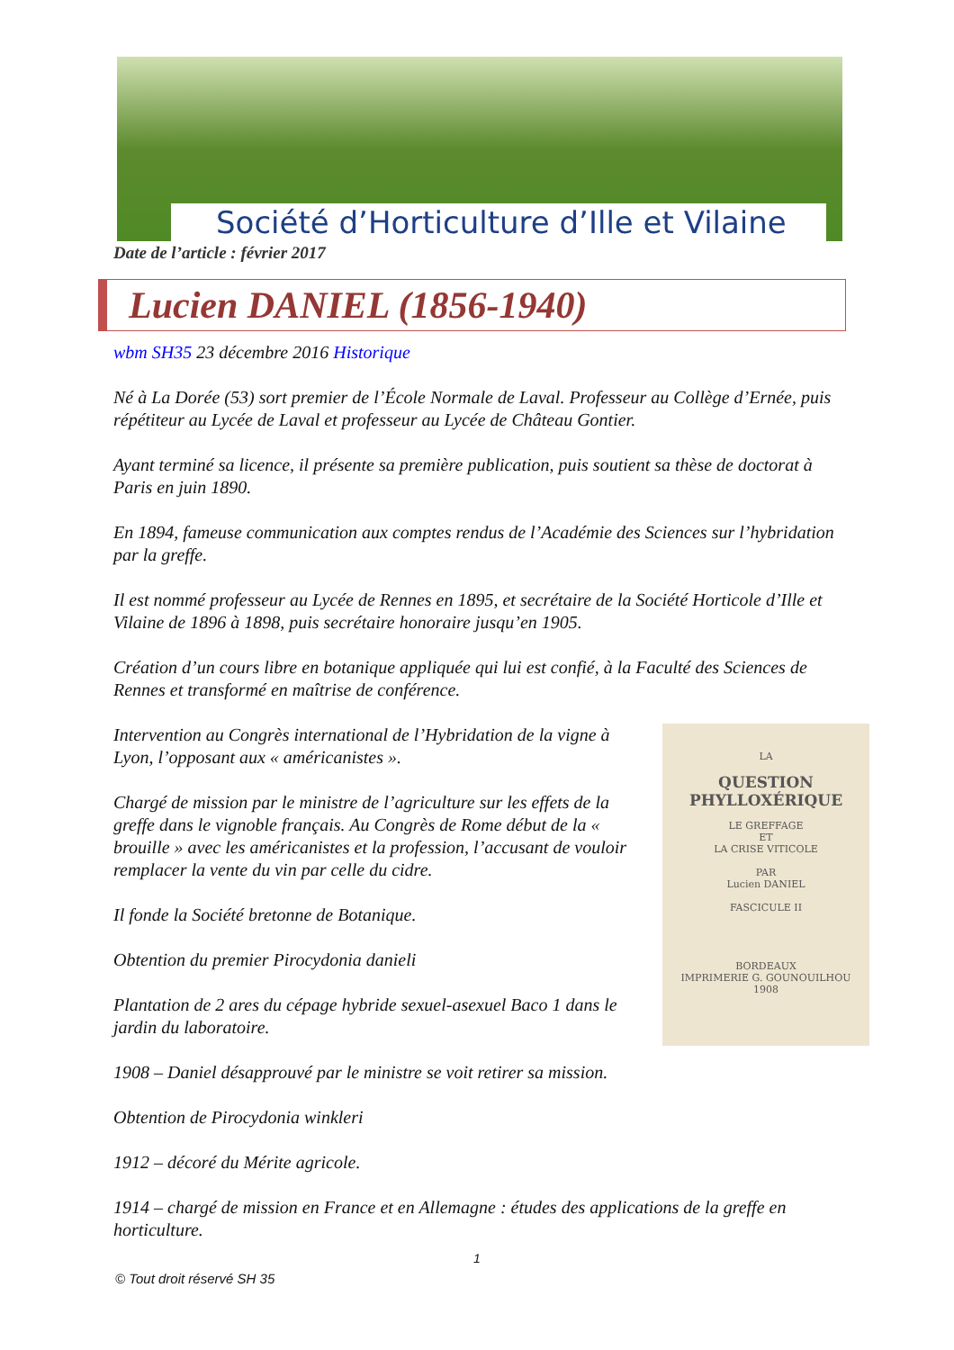Société d’Horticulture d’Ille et Vilaine
Date de l’article : février 2017
Lucien DANIEL (1856-1940)
wbm SH35 23 décembre 2016 Historique
Né à La Dorée (53) sort premier de l’École Normale de Laval. Professeur au Collège d’Ernée, puis répétiteur au Lycée de Laval et professeur au Lycée de Château Gontier.
Ayant terminé sa licence, il présente sa première publication, puis soutient sa thèse de doctorat à Paris en juin 1890.
En 1894, fameuse communication aux comptes rendus de l’Académie des Sciences sur l’hybridation par la greffe.
Il est nommé professeur au Lycée de Rennes en 1895, et secrétaire de la Société Horticole d’Ille et Vilaine de 1896 à 1898, puis secrétaire honoraire jusqu’en 1905.
Création d’un cours libre en botanique appliquée qui lui est confié, à la Faculté des Sciences de Rennes et transformé en maîtrise de conférence.
LA
QUESTION PHYLLOXÉRIQUE
LE GREFFAGE
ET
LA CRISE VITICOLE
PAR
Lucien DANIEL
FASCICULE II
BORDEAUX
IMPRIMERIE G. GOUNOUILHOU
1908
Intervention au Congrès international de l’Hybridation de la vigne à Lyon, l’opposant aux « américanistes ».
Chargé de mission par le ministre de l’agriculture sur les effets de la greffe dans le vignoble français. Au Congrès de Rome début de la « brouille » avec les américanistes et la profession, l’accusant de vouloir remplacer la vente du vin par celle du cidre.
Il fonde la Société bretonne de Botanique.
Obtention du premier Pirocydonia danieli
Plantation de 2 ares du cépage hybride sexuel-asexuel Baco 1 dans le jardin du laboratoire.
1908 – Daniel désapprouvé par le ministre se voit retirer sa mission.
Obtention de Pirocydonia winkleri
1912 – décoré du Mérite agricole.
1914 – chargé de mission en France et en Allemagne : études des applications de la greffe en horticulture.
1
© Tout droit réservé SH 35